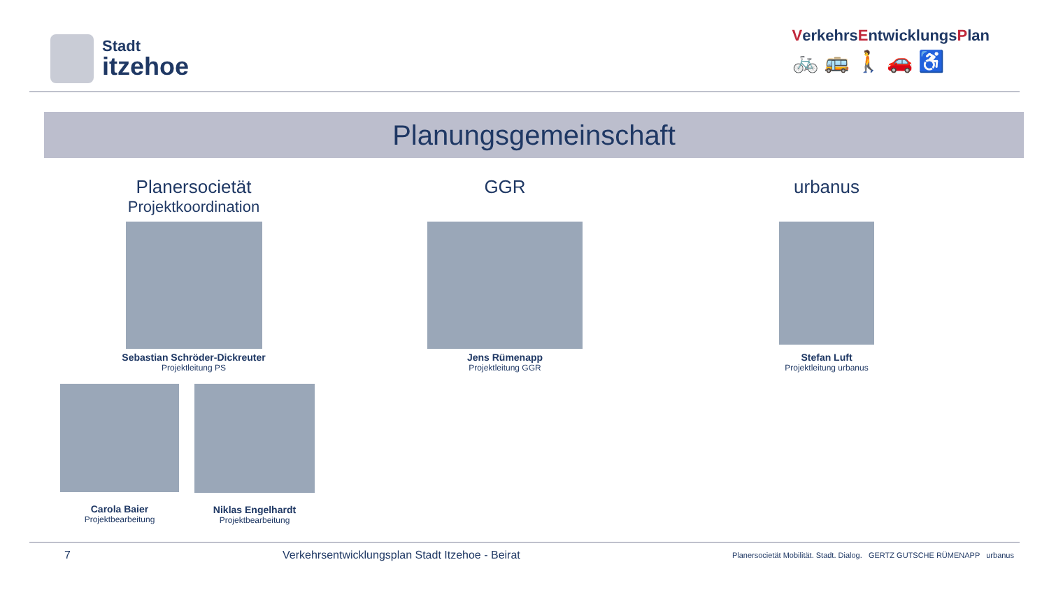Stadt
itzehoe
VerkehrsEntwicklungsPlan
🚲🚌🚶🚗♿
Planungsgemeinschaft
Planersocietät
Projektkoordination
Sebastian Schröder-Dickreuter
Projektleitung PS
Carola Baier
Projektbearbeitung
Niklas Engelhardt
Projektbearbeitung
GGR
Jens Rümenapp
Projektleitung GGR
urbanus
Stefan Luft
Projektleitung urbanus
7 Verkehrsentwicklungsplan Stadt Itzehoe - Beirat Planersocietät Mobilität. Stadt. Dialog. GERTZ GUTSCHE RÜMENAPP urbanus